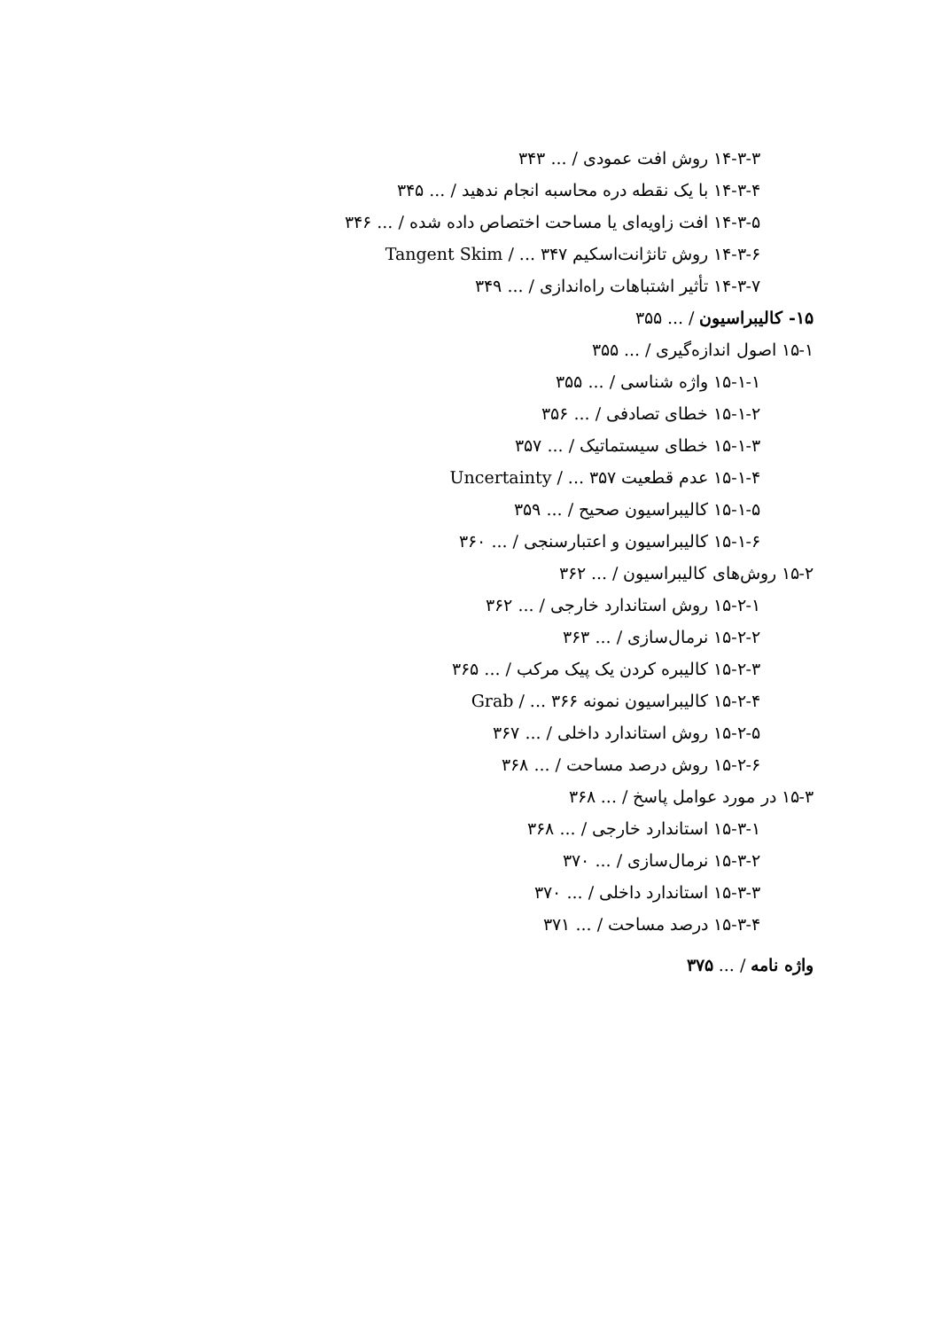۱۴-۳-۳ روش افت عمودی / ... ۳۴۳
۱۴-۳-۴ با یک نقطه دره محاسبه انجام ندهید / ... ۳۴۵
۱۴-۳-۵ افت زاویه‌ای یا مساحت اختصاص داده شده / ... ۳۴۶
۱۴-۳-۶ روش تانژانت‌اسکیم Tangent Skim / ... ۳۴۷
۱۴-۳-۷ تأثیر اشتباهات راه‌اندازی / ... ۳۴۹
۱۵- کالیبراسیون / ... ۳۵۵
۱۵-۱ اصول اندازه‌گیری / ... ۳۵۵
۱۵-۱-۱ واژه شناسی / ... ۳۵۵
۱۵-۱-۲ خطای تصادفی / ... ۳۵۶
۱۵-۱-۳ خطای سیستماتیک / ... ۳۵۷
۱۵-۱-۴ عدم قطعیت Uncertainty / ... ۳۵۷
۱۵-۱-۵ کالیبراسیون صحیح / ... ۳۵۹
۱۵-۱-۶ کالیبراسیون و اعتبارسنجی / ... ۳۶۰
۱۵-۲ روش‌های کالیبراسیون / ... ۳۶۲
۱۵-۲-۱ روش استاندارد خارجی / ... ۳۶۲
۱۵-۲-۲ نرمال‌سازی / ... ۳۶۳
۱۵-۲-۳ کالیبره کردن یک پیک مرکب / ... ۳۶۵
۱۵-۲-۴ کالیبراسیون نمونه Grab / ... ۳۶۶
۱۵-۲-۵ روش استاندارد داخلی / ... ۳۶۷
۱۵-۲-۶ روش درصد مساحت / ... ۳۶۸
۱۵-۳ در مورد عوامل پاسخ / ... ۳۶۸
۱۵-۳-۱ استاندارد خارجی / ... ۳۶۸
۱۵-۳-۲ نرمال‌سازی / ... ۳۷۰
۱۵-۳-۳ استاندارد داخلی / ... ۳۷۰
۱۵-۳-۴ درصد مساحت / ... ۳۷۱
واژه نامه / ... ۳۷۵